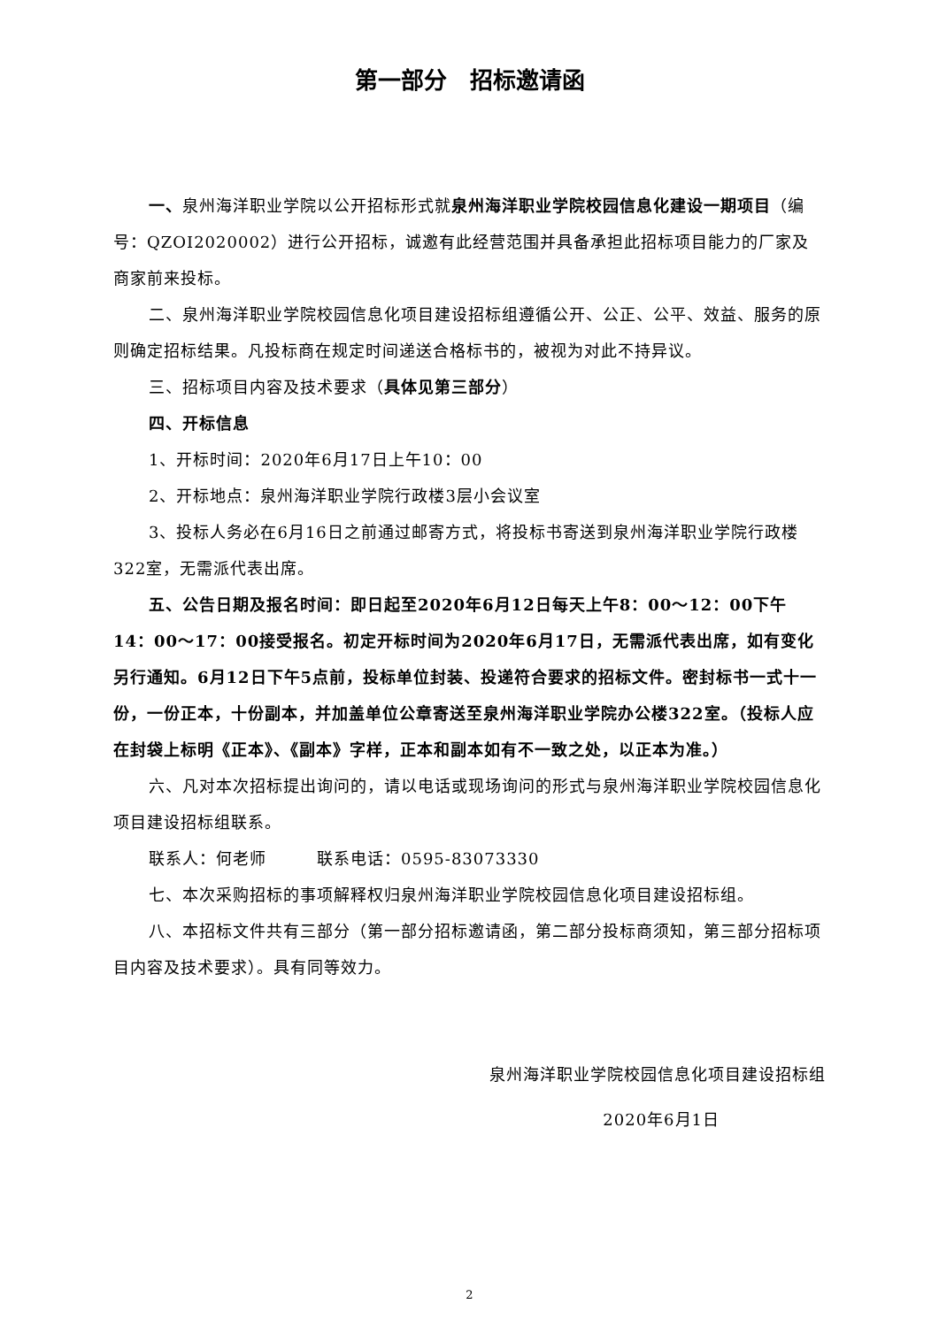第一部分　招标邀请函
一、泉州海洋职业学院以公开招标形式就泉州海洋职业学院校园信息化建设一期项目（编号：QZOI2020002）进行公开招标，诚邀有此经营范围并具备承担此招标项目能力的厂家及商家前来投标。
二、泉州海洋职业学院校园信息化项目建设招标组遵循公开、公正、公平、效益、服务的原则确定招标结果。凡投标商在规定时间递送合格标书的，被视为对此不持异议。
三、招标项目内容及技术要求（具体见第三部分）
四、开标信息
1、开标时间：2020年6月17日上午10：00
2、开标地点：泉州海洋职业学院行政楼3层小会议室
3、投标人务必在6月16日之前通过邮寄方式，将投标书寄送到泉州海洋职业学院行政楼322室，无需派代表出席。
五、公告日期及报名时间：即日起至2020年6月12日每天上午8：00～12：00下午 14：00～17：00接受报名。初定开标时间为2020年6月17日，无需派代表出席，如有变化另行通知。6月12日下午5点前，投标单位封装、投递符合要求的招标文件。密封标书一式十一份，一份正本，十份副本，并加盖单位公章寄送至泉州海洋职业学院办公楼322室。（投标人应在封袋上标明《正本》、《副本》字样，正本和副本如有不一致之处，以正本为准。）
六、凡对本次招标提出询问的，请以电话或现场询问的形式与泉州海洋职业学院校园信息化项目建设招标组联系。
联系人：何老师　　　联系电话：0595-83073330
七、本次采购招标的事项解释权归泉州海洋职业学院校园信息化项目建设招标组。
八、本招标文件共有三部分（第一部分招标邀请函，第二部分投标商须知，第三部分招标项目内容及技术要求）。具有同等效力。
泉州海洋职业学院校园信息化项目建设招标组
2020年6月1日
2